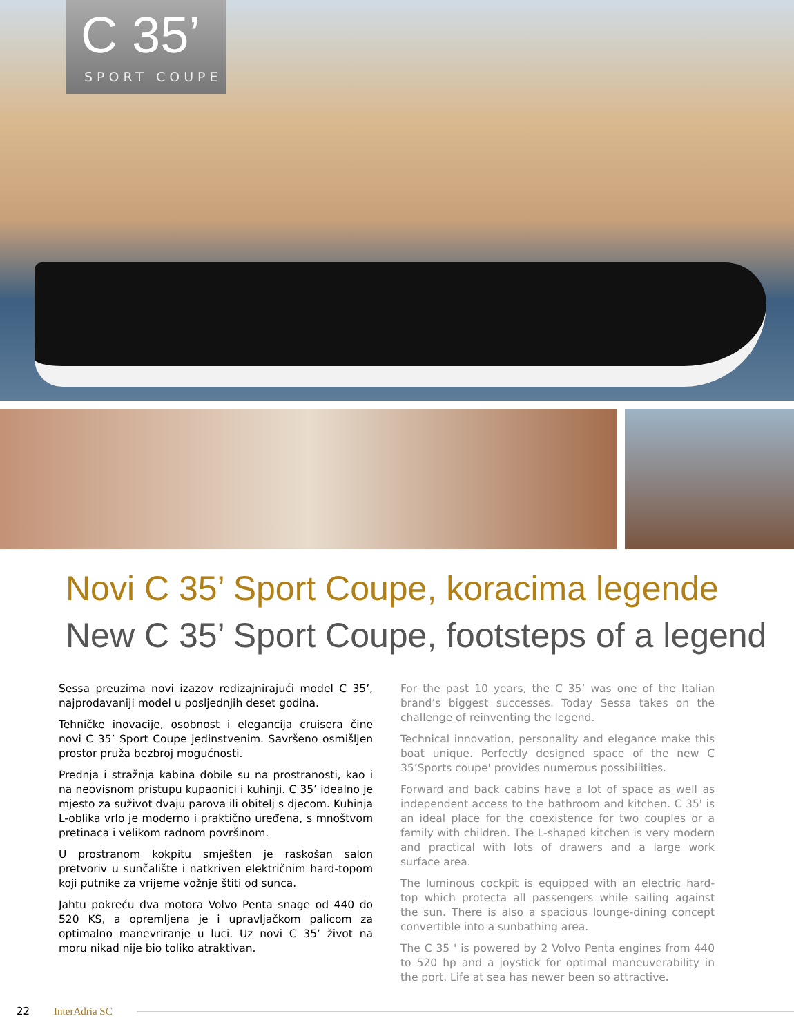C 35’
SPORT COUPE
Novi C 35’ Sport Coupe, koracima legende
New C 35’ Sport Coupe, footsteps of a legend
Sessa preuzima novi izazov redizajnirajući model C 35’, najprodavaniji model u posljednjih deset godina.
Tehničke inovacije, osobnost i elegancija cruisera čine novi C 35’ Sport Coupe jedinstvenim. Savršeno osmišljen prostor pruža bezbroj mogućnosti.
Prednja i stražnja kabina dobile su na prostranosti, kao i na neovisnom pristupu kupaonici i kuhinji. C 35’ idealno je mjesto za suživot dvaju parova ili obitelj s djecom. Kuhinja L-oblika vrlo je moderno i praktično uređena, s mnoštvom pretinaca i velikom radnom površinom.
U prostranom kokpitu smješten je raskošan salon pretvoriv u sunčalište i natkriven električnim hard-topom koji putnike za vrijeme vožnje štiti od sunca.
Jahtu pokreću dva motora Volvo Penta snage od 440 do 520 KS, a opremljena je i upravljačkom palicom za optimalno manevriranje u luci. Uz novi C 35’ život na moru nikad nije bio toliko atraktivan.
For the past 10 years, the C 35’ was one of the Italian brand’s biggest successes. Today Sessa takes on the challenge of reinventing the legend.
Technical innovation, personality and elegance make this boat unique. Perfectly designed space of the new C 35’Sports coupe' provides numerous possibilities.
Forward and back cabins have a lot of space as well as independent access to the bathroom and kitchen. C 35' is an ideal place for the coexistence for two couples or a family with children. The L-shaped kitchen is very modern and practical with lots of drawers and a large work surface area.
The luminous cockpit is equipped with an electric hard-top which protecta all passengers while sailing against the sun. There is also a spacious lounge-dining concept convertible into a sunbathing area.
The C 35 ' is powered by 2 Volvo Penta engines from 440 to 520 hp and a joystick for optimal maneuverability in the port. Life at sea has newer been so attractive.
22 InterAdria SC